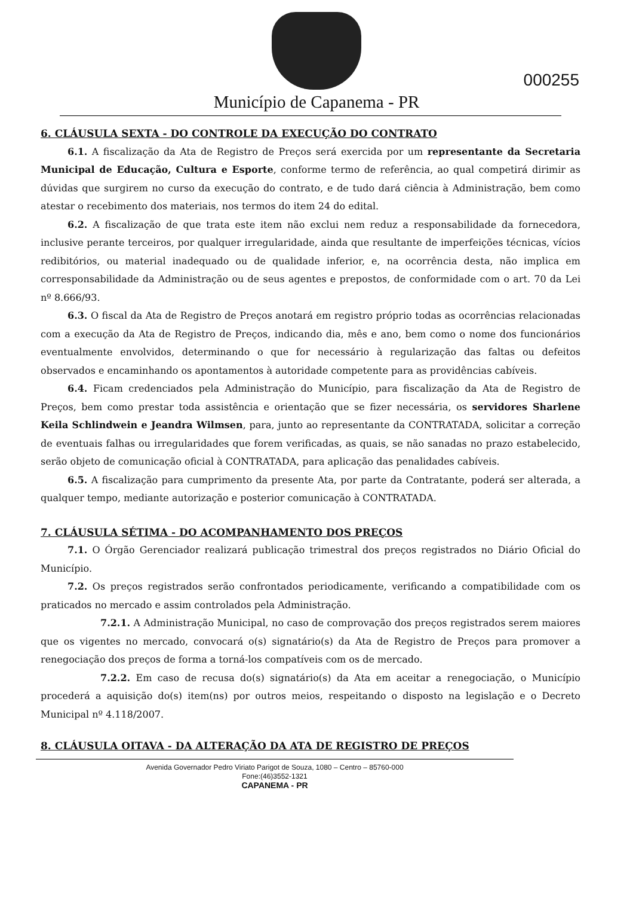Município de Capanema - PR
000255
6. CLÁUSULA SEXTA - DO CONTROLE DA EXECUÇÃO DO CONTRATO
6.1. A fiscalização da Ata de Registro de Preços será exercida por um representante da Secretaria Municipal de Educação, Cultura e Esporte, conforme termo de referência, ao qual competirá dirimir as dúvidas que surgirem no curso da execução do contrato, e de tudo dará ciência à Administração, bem como atestar o recebimento dos materiais, nos termos do item 24 do edital.
6.2. A fiscalização de que trata este item não exclui nem reduz a responsabilidade da fornecedora, inclusive perante terceiros, por qualquer irregularidade, ainda que resultante de imperfeições técnicas, vícios redibitórios, ou material inadequado ou de qualidade inferior, e, na ocorrência desta, não implica em corresponsabilidade da Administração ou de seus agentes e prepostos, de conformidade com o art. 70 da Lei nº 8.666/93.
6.3. O fiscal da Ata de Registro de Preços anotará em registro próprio todas as ocorrências relacionadas com a execução da Ata de Registro de Preços, indicando dia, mês e ano, bem como o nome dos funcionários eventualmente envolvidos, determinando o que for necessário à regularização das faltas ou defeitos observados e encaminhando os apontamentos à autoridade competente para as providências cabíveis.
6.4. Ficam credenciados pela Administração do Município, para fiscalização da Ata de Registro de Preços, bem como prestar toda assistência e orientação que se fizer necessária, os servidores Sharlene Keila Schlindwein e Jeandra Wilmsen, para, junto ao representante da CONTRATADA, solicitar a correção de eventuais falhas ou irregularidades que forem verificadas, as quais, se não sanadas no prazo estabelecido, serão objeto de comunicação oficial à CONTRATADA, para aplicação das penalidades cabíveis.
6.5. A fiscalização para cumprimento da presente Ata, por parte da Contratante, poderá ser alterada, a qualquer tempo, mediante autorização e posterior comunicação à CONTRATADA.
7. CLÁUSULA SÉTIMA - DO ACOMPANHAMENTO DOS PREÇOS
7.1. O Órgão Gerenciador realizará publicação trimestral dos preços registrados no Diário Oficial do Município.
7.2. Os preços registrados serão confrontados periodicamente, verificando a compatibilidade com os praticados no mercado e assim controlados pela Administração.
7.2.1. A Administração Municipal, no caso de comprovação dos preços registrados serem maiores que os vigentes no mercado, convocará o(s) signatário(s) da Ata de Registro de Preços para promover a renegociação dos preços de forma a torná-los compatíveis com os de mercado.
7.2.2. Em caso de recusa do(s) signatário(s) da Ata em aceitar a renegociação, o Município procederá a aquisição do(s) item(ns) por outros meios, respeitando o disposto na legislação e o Decreto Municipal nº 4.118/2007.
8. CLÁUSULA OITAVA - DA ALTERAÇÃO DA ATA DE REGISTRO DE PREÇOS
Avenida Governador Pedro Viriato Parigot de Souza, 1080 – Centro – 85760-000
Fone:(46)3552-1321
CAPANEMA - PR